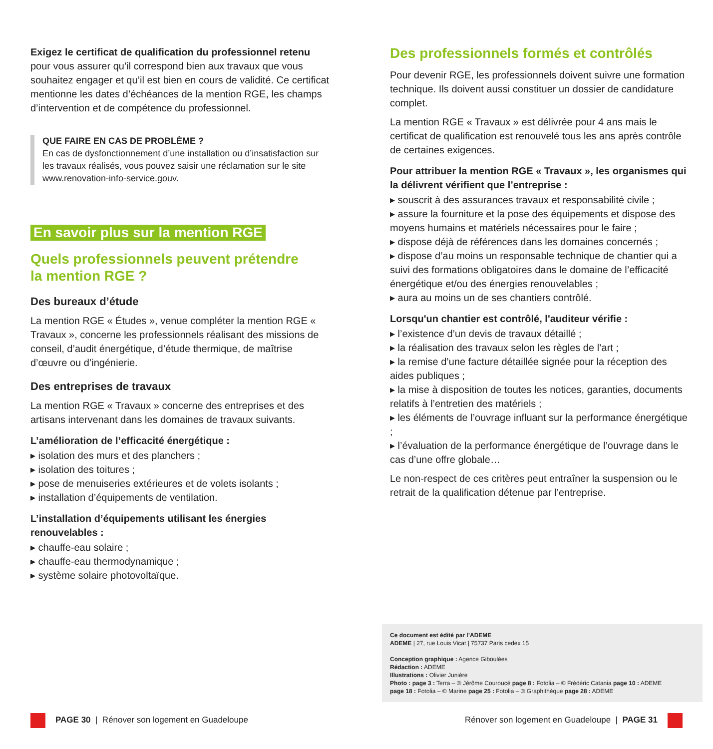Exigez le certificat de qualification du professionnel retenu pour vous assurer qu’il correspond bien aux travaux que vous souhaitez engager et qu’il est bien en cours de validité. Ce certificat mentionne les dates d’échéances de la mention RGE, les champs d’intervention et de compétence du professionnel.
QUE FAIRE EN CAS DE PROBLÈME ?
En cas de dysfonctionnement d’une installation ou d’insatisfaction sur les travaux réalisés, vous pouvez saisir une réclamation sur le site www.renovation-info-service.gouv.
En savoir plus sur la mention RGE
Quels professionnels peuvent prétendre
la mention RGE ?
Des bureaux d’étude
La mention RGE « Études », venue compléter la mention RGE « Travaux », concerne les professionnels réalisant des missions de conseil, d’audit énergétique, d’étude thermique, de maîtrise d’œuvre ou d’ingénierie.
Des entreprises de travaux
La mention RGE « Travaux » concerne des entreprises et des artisans intervenant dans les domaines de travaux suivants.
L’amélioration de l’efficacité énergétique :
▸ isolation des murs et des planchers ;
▸ isolation des toitures ;
▸ pose de menuiseries extérieures et de volets isolants ;
▸ installation d’équipements de ventilation.
L’installation d’équipements utilisant les énergies renouvelables :
▸ chauffe-eau solaire ;
▸ chauffe-eau thermodynamique ;
▸ système solaire photovoltaïque.
Des professionnels formés et contrôlés
Pour devenir RGE, les professionnels doivent suivre une formation technique. Ils doivent aussi constituer un dossier de candidature complet.
La mention RGE « Travaux » est délivrée pour 4 ans mais le certificat de qualification est renouvelé tous les ans après contrôle de certaines exigences.
Pour attribuer la mention RGE « Travaux », les organismes qui la délivrent vérifient que l’entreprise :
▸ souscrit à des assurances travaux et responsabilité civile ;
▸ assure la fourniture et la pose des équipements et dispose des moyens humains et matériels nécessaires pour le faire ;
▸ dispose déjà de références dans les domaines concernés ;
▸ dispose d’au moins un responsable technique de chantier qui a suivi des formations obligatoires dans le domaine de l’efficacité énergétique et/ou des énergies renouvelables ;
▸ aura au moins un de ses chantiers contrôlé.
Lorsqu'un chantier est contrôlé, l'auditeur vérifie :
▸ l’existence d’un devis de travaux détaillé ;
▸ la réalisation des travaux selon les règles de l’art ;
▸ la remise d’une facture détaillée signée pour la réception des aides publiques ;
▸ la mise à disposition de toutes les notices, garanties, documents relatifs à l’entretien des matériels ;
▸ les éléments de l’ouvrage influant sur la performance énergétique ;
▸ l’évaluation de la performance énergétique de l’ouvrage dans le cas d’une offre globale…
Le non-respect de ces critères peut entraîner la suspension ou le retrait de la qualification détenue par l’entreprise.
Ce document est édité par l’ADEME
ADEME | 27, rue Louis Vicat | 75737 Paris cedex 15
Conception graphique : Agence Giboulées
Rédaction : ADEME
Illustrations : Olivier Junière
Photo : page 3 : Terra – © Jérôme Couroucé page 8 : Fotolia – © Frédéric Catania page 10 : ADEME
page 18 : Fotolia – © Marine page 25 : Fotolia – © Graphithèque page 28 : ADEME
PAGE 30 | Rénover son logement en Guadeloupe
Rénover son logement en Guadeloupe | PAGE 31